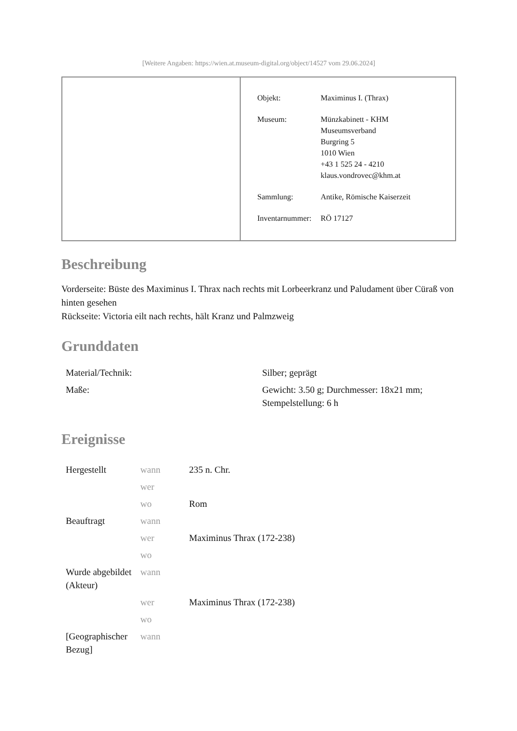[Weitere Angaben: https://wien.at.museum-digital.org/object/14527 vom 29.06.2024]
| Objekt: | Maximinus I. (Thrax) |
| Museum: | Münzkabinett - KHM Museumsverband Burgring 5 1010 Wien +43 1 525 24 - 4210 klaus.vondrovec@khm.at |
| Sammlung: | Antike, Römische Kaiserzeit |
| Inventarnummer: | RÖ 17127 |
Beschreibung
Vorderseite: Büste des Maximinus I. Thrax nach rechts mit Lorbeerkranz und Paludament über Cüraß von hinten gesehen
Rückseite: Victoria eilt nach rechts, hält Kranz und Palmzweig
Grunddaten
| Material/Technik: | Silber; geprägt |
| Maße: | Gewicht: 3.50 g; Durchmesser: 18x21 mm; Stempelstellung: 6 h |
Ereignisse
| Hergestellt | wann | 235 n. Chr. |
| | wer | |
| | wo | Rom |
| Beauftragt | wann | |
| | wer | Maximinus Thrax (172-238) |
| | wo | |
| Wurde abgebildet (Akteur) | wann | |
| | wer | Maximinus Thrax (172-238) |
| | wo | |
| [Geographischer Bezug] | wann | |